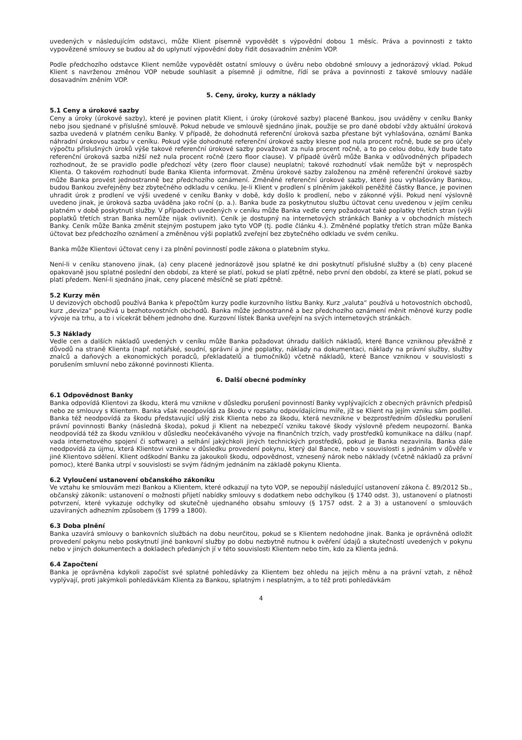uvedených v následujícím odstavci, může Klient písemně vypovědět s výpovědní dobou 1 měsíc. Práva a povinnosti z takto vypovězené smlouvy se budou až do uplynutí výpovědní doby řídit dosavadním zněním VOP.
Podle předchozího odstavce Klient nemůže vypovědět ostatní smlouvy o úvěru nebo obdobné smlouvy a jednorázový vklad. Pokud Klient s navrženou změnou VOP nebude souhlasit a písemně ji odmítne, řídí se práva a povinnosti z takové smlouvy nadále dosavadním zněním VOP.
5. Ceny, úroky, kurzy a náklady
5.1 Ceny a úrokové sazby
Ceny a úroky (úrokové sazby), které je povinen platit Klient, i úroky (úrokové sazby) placené Bankou, jsou uváděny v ceníku Banky nebo jsou sjednané v příslušné smlouvě. Pokud nebude ve smlouvě sjednáno jinak, použije se pro dané období vždy aktuální úroková sazba uvedená v platném ceníku Banky. V případě, že dohodnutá referenční úroková sazba přestane být vyhlašována, oznámí Banka náhradní úrokovou sazbu v ceníku. Pokud výše dohodnuté referenční úrokové sazby klesne pod nula procent ročně, bude se pro účely výpočtu příslušných úroků výše takové referenční úrokové sazby považovat za nula procent ročně, a to po celou dobu, kdy bude tato referenční úroková sazba nižší než nula procent ročně (zero floor clause). V případě úvěrů může Banka v odůvodněných případech rozhodnout, že se pravidlo podle předchozí věty (zero floor clause) neuplatní; takové rozhodnutí však nemůže být v neprospěch Klienta. O takovém rozhodnutí bude Banka Klienta informovat. Změnu úrokové sazby založenou na změně referenční úrokové sazby může Banka provést jednostranně bez předchozího oznámení. Změněné referenční úrokové sazby, které jsou vyhlašovány Bankou, budou Bankou zveřejněny bez zbytečného odkladu v ceníku. Je-li Klient v prodlení s plněním jakékoli peněžité částky Bance, je povinen uhradit úrok z prodlení ve výši uvedené v ceníku Banky v době, kdy došlo k prodlení, nebo v zákonné výši. Pokud není výslovně uvedeno jinak, je úroková sazba uváděna jako roční (p. a.). Banka bude za poskytnutou službu účtovat cenu uvedenou v jejím ceníku platném v době poskytnutí služby. V případech uvedených v ceníku může Banka vedle ceny požadovat také poplatky třetích stran (výši poplatků třetích stran Banka nemůže nijak ovlivnit). Ceník je dostupný na internetových stránkách Banky a v obchodních místech Banky. Ceník může Banka změnit stejným postupem jako tyto VOP (tj. podle článku 4.). Změněné poplatky třetích stran může Banka účtovat bez předchozího oznámení a změněnou výši poplatků zveřejní bez zbytečného odkladu ve svém ceníku.
Banka může Klientovi účtovat ceny i za plnění povinností podle zákona o platebním styku.
Není-li v ceníku stanoveno jinak, (a) ceny placené jednorázově jsou splatné ke dni poskytnutí příslušné služby a (b) ceny placené opakovaně jsou splatné poslední den období, za které se platí, pokud se platí zpětně, nebo první den období, za které se platí, pokud se platí předem. Není-li sjednáno jinak, ceny placené měsíčně se platí zpětně.
5.2 Kurzy měn
U devizových obchodů používá Banka k přepočtům kurzy podle kurzovního lístku Banky. Kurz „valuta“ používá u hotovostních obchodů, kurz „deviza“ používá u bezhotovostních obchodů. Banka může jednostranně a bez předchozího oznámení měnit měnové kurzy podle vývoje na trhu, a to i vícekrát během jednoho dne. Kurzovní lístek Banka uveřejní na svých internetových stránkách.
5.3 Náklady
Vedle cen a dalších nákladů uvedených v ceníku může Banka požadovat úhradu dalších nákladů, které Bance vzniknou převážně z důvodů na straně Klienta (např. notářské, soudní, správní a jiné poplatky, náklady na dokumentaci, náklady na právní služby, služby znalců a daňových a ekonomických poradců, překladatelů a tlumočníků) včetně nákladů, které Bance vzniknou v souvislosti s porušením smluvní nebo zákonné povinnosti Klienta.
6. Další obecné podmínky
6.1 Odpovědnost Banky
Banka odpovídá Klientovi za škodu, která mu vznikne v důsledku porušení povinností Banky vyplývajících z obecných právních předpisů nebo ze smlouvy s Klientem. Banka však neodpovídá za škodu v rozsahu odpovídajícímu míře, jíž se Klient na jejím vzniku sám podílel. Banka též neodpovídá za škodu představující ušlý zisk Klienta nebo za škodu, která nevznikne v bezprostředním důsledku porušení právní povinnosti Banky (následná škoda), pokud ji Klient na nebezpečí vzniku takové škody výslovně předem neupozorní. Banka neodpovídá též za škodu vzniklou v důsledku neočekávaného vývoje na finančních trzích, vady prostředků komunikace na dálku (např. vada internetového spojení či software) a selhání jakýchkoli jiných technických prostředků, pokud je Banka nezavinila. Banka dále neodpovídá za újmu, která Klientovi vznikne v důsledku provedení pokynu, který dal Bance, nebo v souvislosti s jednáním v důvěře v jiné Klientovo sdělení. Klient odškodní Banku za jakoukoli škodu, odpovědnost, vznesený nárok nebo náklady (včetně nákladů za právní pomoc), které Banka utrpí v souvislosti se svým řádným jednáním na základě pokynu Klienta.
6.2 Vyloučení ustanovení občanského zákoníku
Ve vztahu ke smlouvám mezi Bankou a Klientem, které odkazují na tyto VOP, se nepoužijí následující ustanovení zákona č. 89/2012 Sb., občanský zákoník: ustanovení o možnosti přijetí nabídky smlouvy s dodatkem nebo odchylkou (§ 1740 odst. 3), ustanovení o platnosti potvrzení, které vykazuje odchylky od skutečně ujednaného obsahu smlouvy (§ 1757 odst. 2 a 3) a ustanovení o smlouvách uzavíraných adhezním způsobem (§ 1799 a 1800).
6.3 Doba plnění
Banka uzavírá smlouvy o bankovních službách na dobu neurčitou, pokud se s Klientem nedohodne jinak. Banka je oprávněná odložit provedení pokynu nebo poskytnutí jiné bankovní služby po dobu nezbytně nutnou k ověření údajů a skutečností uvedených v pokynu nebo v jiných dokumentech a dokladech předaných jí v této souvislosti Klientem nebo tím, kdo za Klienta jedná.
6.4 Započtení
Banka je oprávněna kdykoli započíst své splatné pohledávky za Klientem bez ohledu na jejich měnu a na právní vztah, z něhož vyplývají, proti jakýmkoli pohledávkám Klienta za Bankou, splatným i nesplatným, a to též proti pohledávkám
4